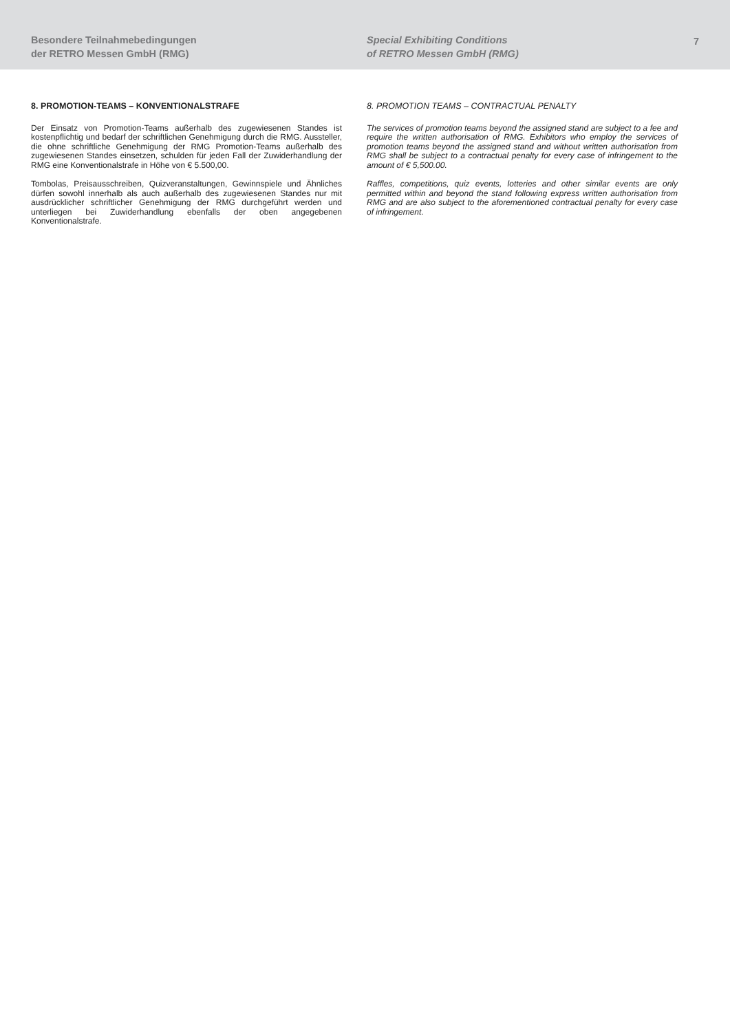Besondere Teilnahmebedingungen
der RETRO Messen GmbH (RMG)
Special Exhibiting Conditions
of RETRO Messen GmbH (RMG)
7
8. PROMOTION-TEAMS – KONVENTIONALSTRAFE
Der Einsatz von Promotion-Teams außerhalb des zugewiesenen Standes ist kostenpflichtig und bedarf der schriftlichen Genehmigung durch die RMG. Aussteller, die ohne schriftliche Genehmigung der RMG Promotion-Teams außerhalb des zugewiesenen Standes einsetzen, schulden für jeden Fall der Zuwiderhandlung der RMG eine Konventionalstrafe in Höhe von € 5.500,00.
Tombolas, Preisausschreiben, Quizveranstaltungen, Gewinnspiele und Ähnliches dürfen sowohl innerhalb als auch außerhalb des zugewiesenen Standes nur mit ausdrücklicher schriftlicher Genehmigung der RMG durchgeführt werden und unterliegen bei Zuwiderhandlung ebenfalls der oben angegebenen Konventionalstrafe.
8. PROMOTION TEAMS – CONTRACTUAL PENALTY
The services of promotion teams beyond the assigned stand are subject to a fee and require the written authorisation of RMG. Exhibitors who employ the services of promotion teams beyond the assigned stand and without written authorisation from RMG shall be subject to a contractual penalty for every case of infringement to the amount of € 5,500.00.
Raffles, competitions, quiz events, lotteries and other similar events are only permitted within and beyond the stand following express written authorisation from RMG and are also subject to the aforementioned contractual penalty for every case of infringement.